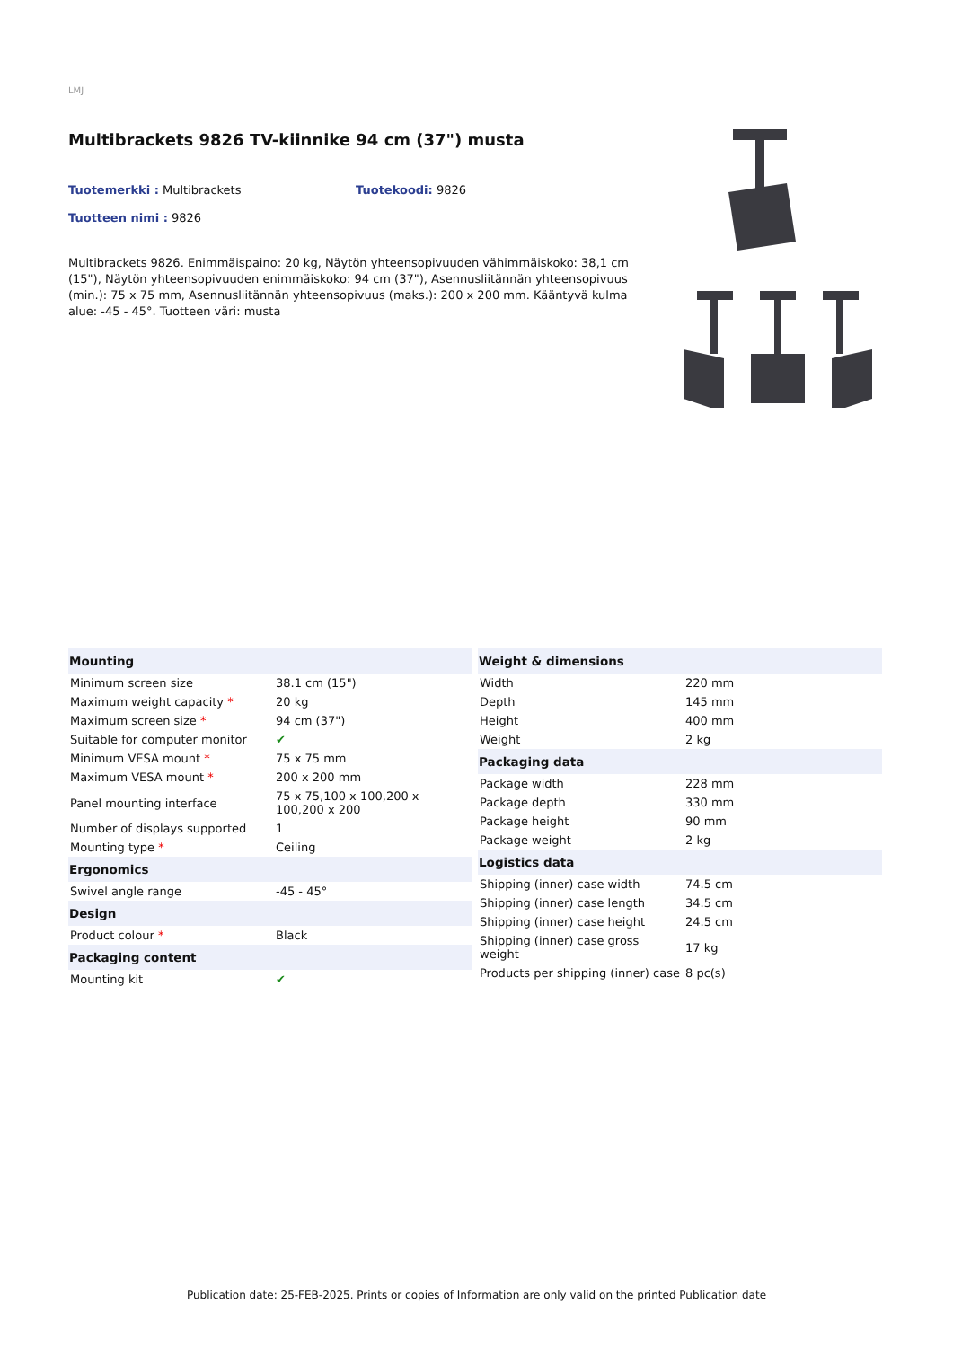LMJ
Multibrackets 9826 TV-kiinnike 94 cm (37") musta
Tuotemerkki : Multibrackets Tuotekoodi: 9826
Tuotteen nimi : 9826
Multibrackets 9826. Enimmäispaino: 20 kg, Näytön yhteensopivuuden vähimmäiskoko: 38,1 cm (15"), Näytön yhteensopivuuden enimmäiskoko: 94 cm (37"), Asennusliitännän yhteensopivuus (min.): 75 x 75 mm, Asennusliitännän yhteensopivuus (maks.): 200 x 200 mm. Kääntyvä kulma alue: -45 - 45°. Tuotteen väri: musta
| Mounting | |
| --- | --- |
| Minimum screen size | 38.1 cm (15") |
| Maximum weight capacity * | 20 kg |
| Maximum screen size * | 94 cm (37") |
| Suitable for computer monitor | ✔ |
| Minimum VESA mount * | 75 x 75 mm |
| Maximum VESA mount * | 200 x 200 mm |
| Panel mounting interface | 75 x 75,100 x 100,200 x 100,200 x 200 |
| Number of displays supported | 1 |
| Mounting type * | Ceiling |
| Ergonomics | |
| Swivel angle range | -45 - 45° |
| Design | |
| Product colour * | Black |
| Packaging content | |
| Mounting kit | ✔ |
| Weight & dimensions | |
| --- | --- |
| Width | 220 mm |
| Depth | 145 mm |
| Height | 400 mm |
| Weight | 2 kg |
| Packaging data | |
| Package width | 228 mm |
| Package depth | 330 mm |
| Package height | 90 mm |
| Package weight | 2 kg |
| Logistics data | |
| Shipping (inner) case width | 74.5 cm |
| Shipping (inner) case length | 34.5 cm |
| Shipping (inner) case height | 24.5 cm |
| Shipping (inner) case gross weight | 17 kg |
| Products per shipping (inner) case | 8 pc(s) |
Publication date: 25-FEB-2025. Prints or copies of Information are only valid on the printed Publication date